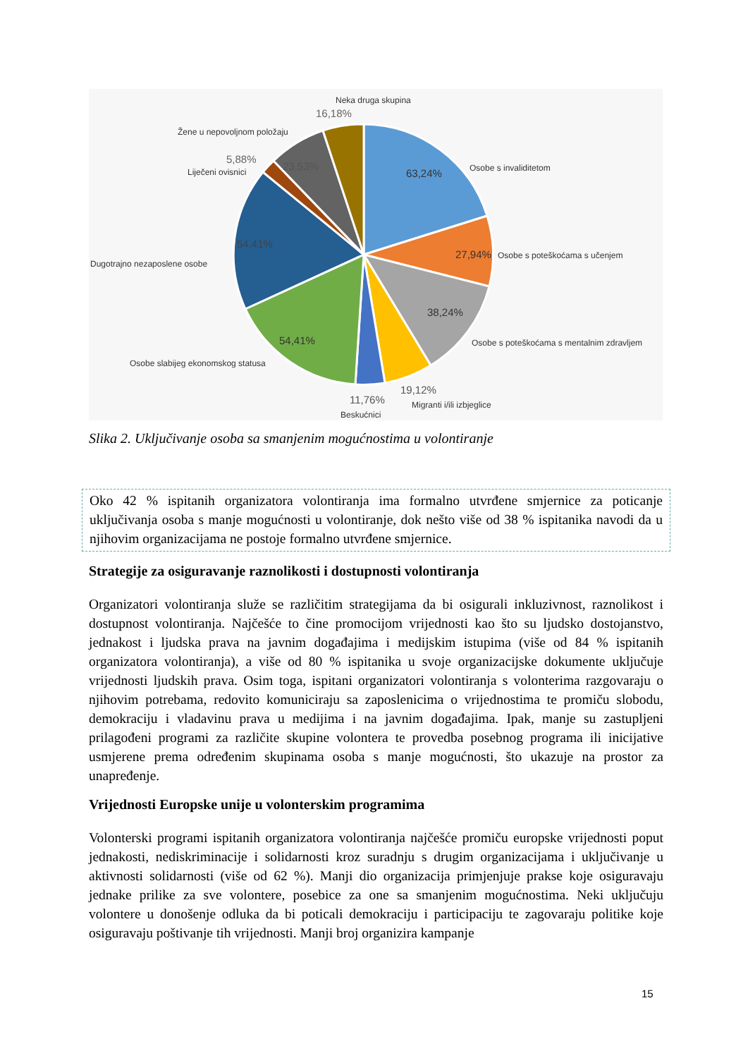Neka druga skupina
16,18%
Žene u nepovoljnom položaju
5,88%
Liječeni ovisnici
23,53%
63,24%
Osobe s invaliditetom
27,94%
Osobe s poteškoćama s učenjem
54,41%
Dugotrajno nezaposlene osobe
38,24%
Osobe s poteškoćama s mentalnim zdravljem
54,41%
Osobe slabijeg ekonomskog statusa
19,12%
Migranti i/ili izbjeglice
11,76%
Beskućnici
Slika 2. Uključivanje osoba sa smanjenim mogućnostima u volontiranje
Oko 42 % ispitanih organizatora volontiranja ima formalno utvrđene smjernice za poticanje uključivanja osoba s manje mogućnosti u volontiranje, dok nešto više od 38 % ispitanika navodi da u njihovim organizacijama ne postoje formalno utvrđene smjernice.
Strategije za osiguravanje raznolikosti i dostupnosti volontiranja
Organizatori volontiranja služe se različitim strategijama da bi osigurali inkluzivnost, raznolikost i dostupnost volontiranja. Najčešće to čine promocijom vrijednosti kao što su ljudsko dostojanstvo, jednakost i ljudska prava na javnim događajima i medijskim istupima (više od 84 % ispitanih organizatora volontiranja), a više od 80 % ispitanika u svoje organizacijske dokumente uključuje vrijednosti ljudskih prava. Osim toga, ispitani organizatori volontiranja s volonterima razgovaraju o njihovim potrebama, redovito komuniciraju sa zaposlenicima o vrijednostima te promiču slobodu, demokraciju i vladavinu prava u medijima i na javnim događajima. Ipak, manje su zastupljeni prilagođeni programi za različite skupine volontera te provedba posebnog programa ili inicijative usmjerene prema određenim skupinama osoba s manje mogućnosti, što ukazuje na prostor za unapređenje.
Vrijednosti Europske unije u volonterskim programima
Volonterski programi ispitanih organizatora volontiranja najčešće promiču europske vrijednosti poput jednakosti, nediskriminacije i solidarnosti kroz suradnju s drugim organizacijama i uključivanje u aktivnosti solidarnosti (više od 62 %). Manji dio organizacija primjenjuje prakse koje osiguravaju jednake prilike za sve volontere, posebice za one sa smanjenim mogućnostima. Neki uključuju volontere u donošenje odluka da bi poticali demokraciju i participaciju te zagovaraju politike koje osiguravaju poštivanje tih vrijednosti. Manji broj organizira kampanje
15